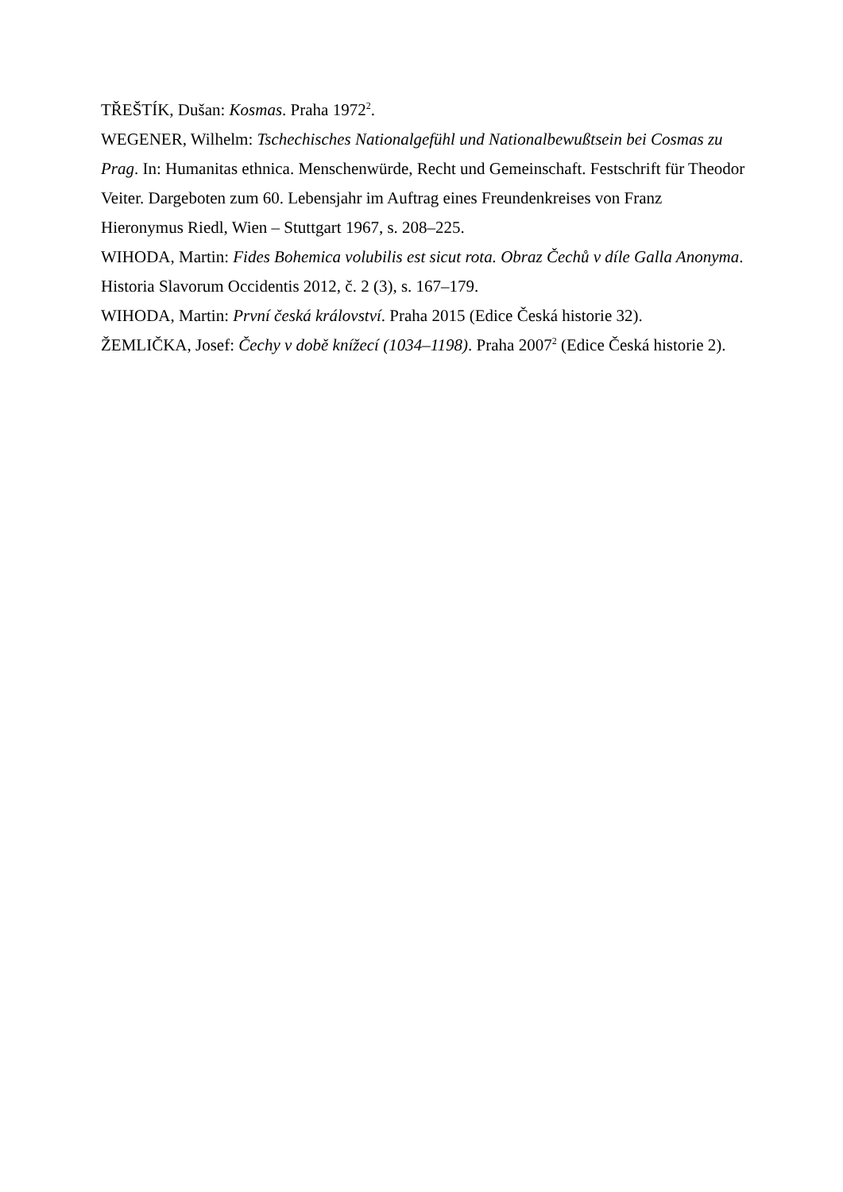TŘEŠTÍK, Dušan: Kosmas. Praha 1972<sup>2</sup>.
WEGENER, Wilhelm: Tschechisches Nationalgefühl und Nationalbewußtsein bei Cosmas zu Prag. In: Humanitas ethnica. Menschenwürde, Recht und Gemeinschaft. Festschrift für Theodor Veiter. Dargeboten zum 60. Lebensjahr im Auftrag eines Freundenkreises von Franz Hieronymus Riedl, Wien – Stuttgart 1967, s. 208–225.
WIHODA, Martin: Fides Bohemica volubilis est sicut rota. Obraz Čechů v díle Galla Anonyma. Historia Slavorum Occidentis 2012, č. 2 (3), s. 167–179.
WIHODA, Martin: První česká království. Praha 2015 (Edice Česká historie 32).
ŽEMLIČKA, Josef: Čechy v době knížecí (1034–1198). Praha 2007<sup>2</sup> (Edice Česká historie 2).